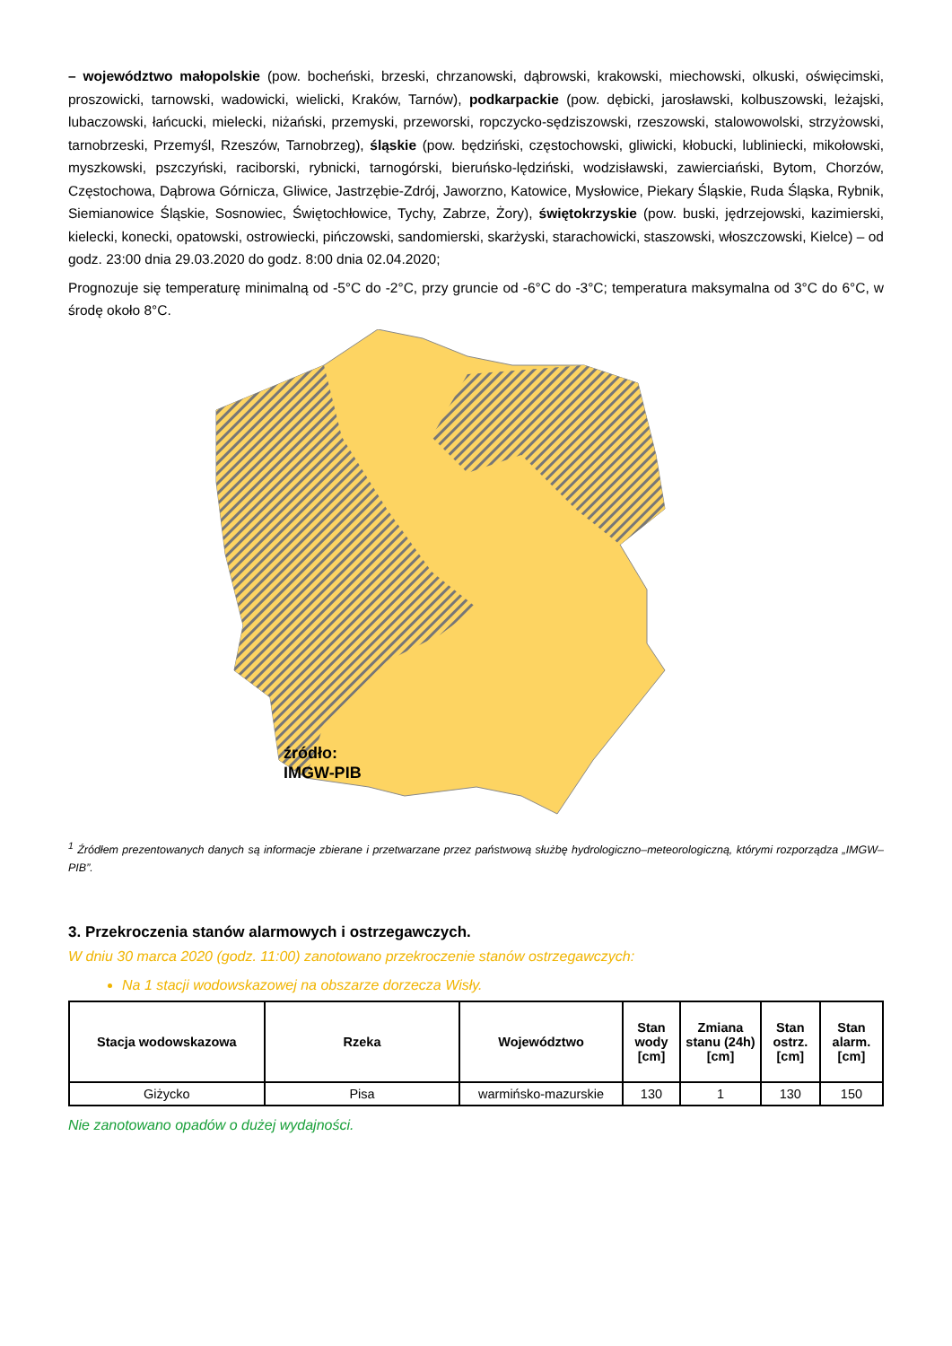– województwo małopolskie (pow. bocheński, brzeski, chrzanowski, dąbrowski, krakowski, miechowski, olkuski, oświęcimski, proszowicki, tarnowski, wadowicki, wielicki, Kraków, Tarnów), podkarpackie (pow. dębicki, jarosławski, kolbuszowski, leżajski, lubaczowski, łańcucki, mielecki, niżański, przemyski, przeworski, ropczycko-sędziszowski, rzeszowski, stalowowolski, strzyżowski, tarnobrzeski, Przemyśl, Rzeszów, Tarnobrzeg), śląskie (pow. będziński, częstochowski, gliwicki, kłobucki, lubliniecki, mikołowski, myszkowski, pszczyński, raciborski, rybnicki, tarnogórski, bieruńsko-lędziński, wodzisławski, zawierciański, Bytom, Chorzów, Częstochowa, Dąbrowa Górnicza, Gliwice, Jastrzębie-Zdrój, Jaworzno, Katowice, Mysłowice, Piekary Śląskie, Ruda Śląska, Rybnik, Siemianowice Śląskie, Sosnowiec, Świętochłowice, Tychy, Zabrze, Żory), świętokrzyskie (pow. buski, jędrzejowski, kazimierski, kielecki, konecki, opatowski, ostrowiecki, pińczowski, sandomierski, skarżyski, starachowicki, staszowski, włoszczowski, Kielce) – od godz. 23:00 dnia 29.03.2020 do godz. 8:00 dnia 02.04.2020;
Prognozuje się temperaturę minimalną od -5°C do -2°C, przy gruncie od -6°C do -3°C; temperatura maksymalna od 3°C do 6°C, w środę około 8°C.
źródło:
IMGW-PIB
<sup>1</sup> Źródłem prezentowanych danych są informacje zbierane i przetwarzane przez państwową służbę hydrologiczno–meteorologiczną, którymi rozporządza „IMGW– PIB”.
3. Przekroczenia stanów alarmowych i ostrzegawczych.
W dniu 30 marca 2020 (godz. 11:00) zanotowano przekroczenie stanów ostrzegawczych:
Na 1 stacji wodowskazowej na obszarze dorzecza Wisły.
| Stacja wodowskazowa | Rzeka | Województwo | Stan wody [cm] | Zmiana stanu (24h) [cm] | Stan ostrz. [cm] | Stan alarm. [cm] |
| --- | --- | --- | --- | --- | --- | --- |
| Giżycko | Pisa | warmińsko-mazurskie | 130 | 1 | 130 | 150 |
Nie zanotowano opadów o dużej wydajności.